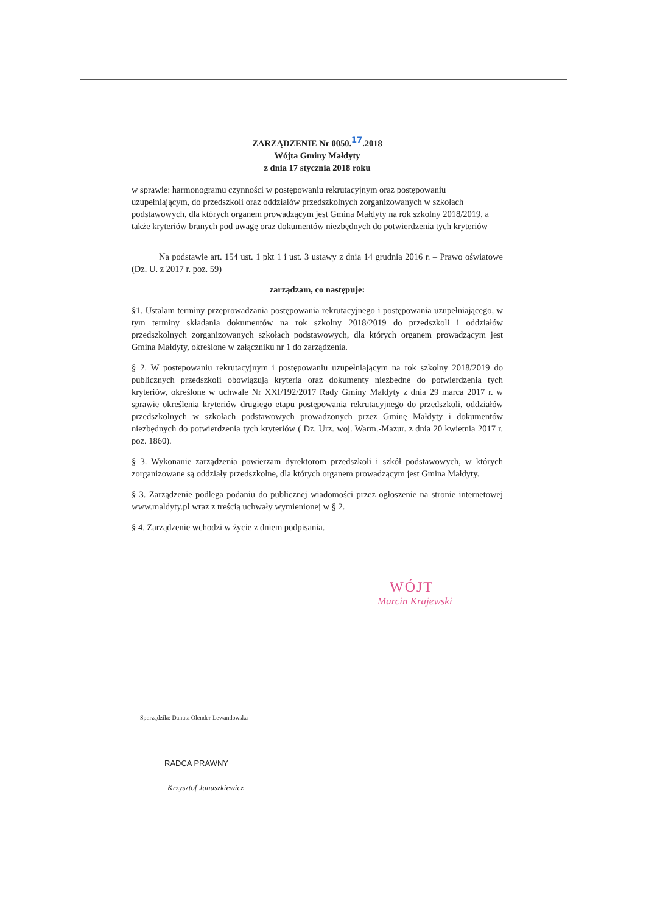ZARZĄDZENIE Nr 0050.17.2018
Wójta Gminy Małdyty
z dnia 17 stycznia 2018 roku
w sprawie: harmonogramu czynności w postępowaniu rekrutacyjnym oraz postępowaniu uzupełniającym, do przedszkoli oraz oddziałów przedszkolnych zorganizowanych w szkołach podstawowych, dla których organem prowadzącym jest Gmina Małdyty na rok szkolny 2018/2019, a także kryteriów branych pod uwagę oraz dokumentów niezbędnych do potwierdzenia tych kryteriów
Na podstawie art. 154 ust. 1 pkt 1 i ust. 3 ustawy z dnia 14 grudnia 2016 r. – Prawo oświatowe (Dz. U. z 2017 r. poz. 59)
zarządzam, co następuje:
§1. Ustalam terminy przeprowadzania postępowania rekrutacyjnego i postępowania uzupełniającego, w tym terminy składania dokumentów na rok szkolny 2018/2019 do przedszkoli i oddziałów przedszkolnych zorganizowanych szkołach podstawowych, dla których organem prowadzącym jest Gmina Małdyty, określone w załączniku nr 1 do zarządzenia.
§ 2. W postępowaniu rekrutacyjnym i postępowaniu uzupełniającym na rok szkolny 2018/2019 do publicznych przedszkoli obowiązują kryteria oraz dokumenty niezbędne do potwierdzenia tych kryteriów, określone w uchwale Nr XXI/192/2017 Rady Gminy Małdyty z dnia 29 marca 2017 r. w sprawie określenia kryteriów drugiego etapu postępowania rekrutacyjnego do przedszkoli, oddziałów przedszkolnych w szkołach podstawowych prowadzonych przez Gminę Małdyty i dokumentów niezbędnych do potwierdzenia tych kryteriów ( Dz. Urz. woj. Warm.-Mazur. z dnia 20 kwietnia 2017 r. poz. 1860).
§ 3. Wykonanie zarządzenia powierzam dyrektorom przedszkoli i szkół podstawowych, w których zorganizowane są oddziały przedszkolne, dla których organem prowadzącym jest Gmina Małdyty.
§ 3. Zarządzenie podlega podaniu do publicznej wiadomości przez ogłoszenie na stronie internetowej www.maldyty.pl wraz z treścią uchwały wymienionej w § 2.
§ 4. Zarządzenie wchodzi w życie z dniem podpisania.
WÓJT
Marcin Krajewski
Sporządziła: Danuta Olender-Lewandowska
RADCA PRAWNY
Krzysztof Januszkiewicz